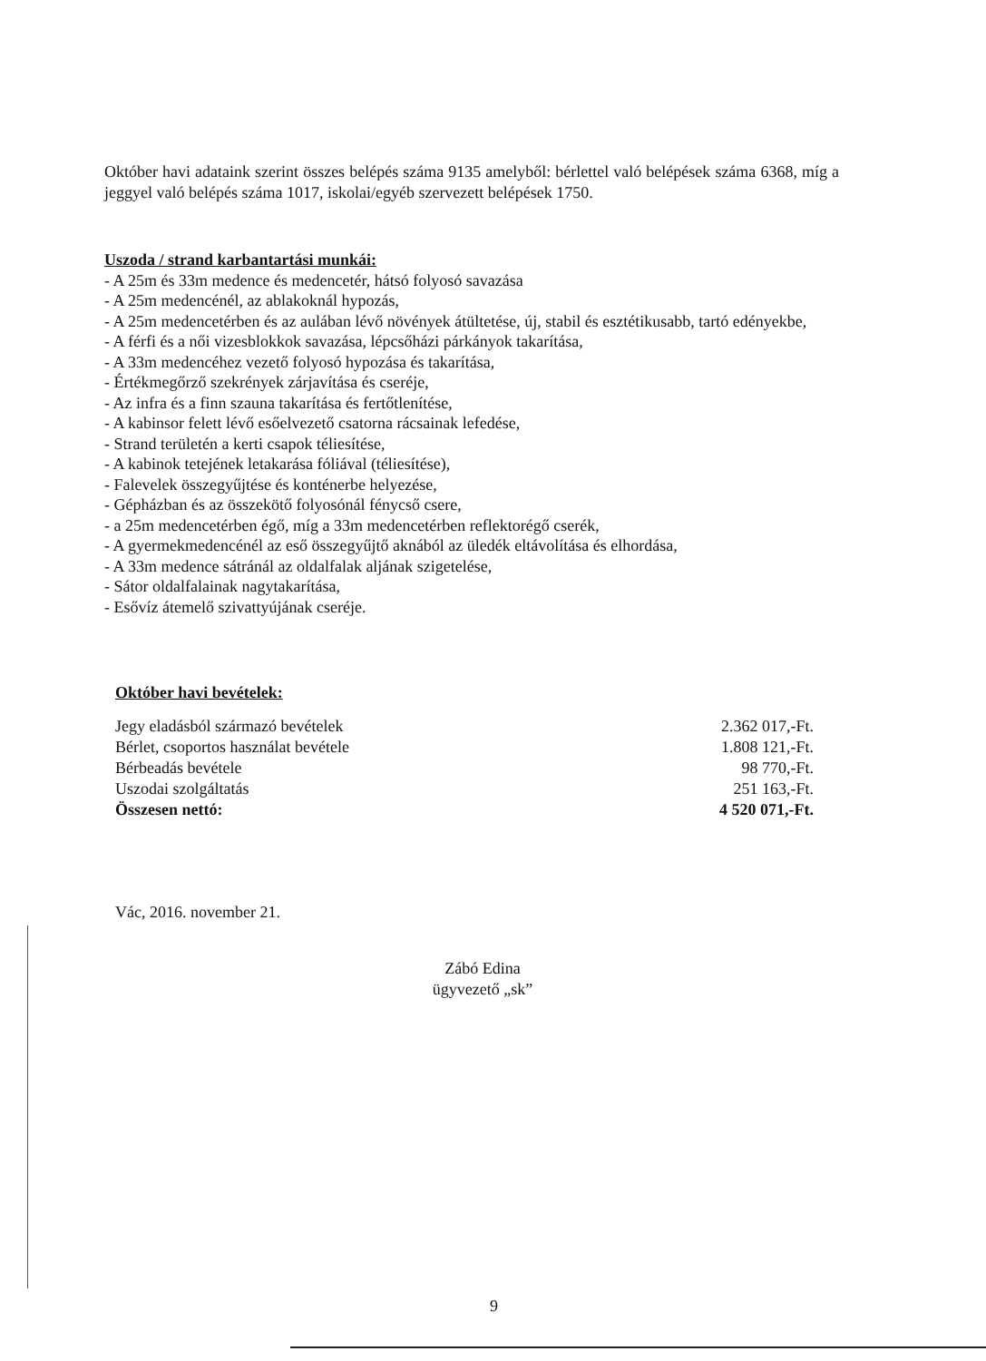Október havi adataink szerint összes belépés száma 9135 amelyből: bérlettel való belépések száma 6368, míg a jeggyel való belépés száma 1017, iskolai/egyéb szervezett belépések 1750.
Uszoda / strand karbantartási munkái:
- A 25m és 33m medence és medencetér, hátsó folyosó savazása
- A 25m medencénél, az ablakoknál hypozás,
- A 25m medencetérben és az aulában lévő növények átültetése, új, stabil és esztétikusabb, tartó edényekbe,
- A férfi és a női vizesblokkok savazása, lépcsőházi párkányok takarítása,
- A 33m medencéhez vezető folyosó hypozása és takarítása,
- Értékmegőrző szekrények zárjavítása és cseréje,
- Az infra és a finn szauna takarítása és fertőtlenítése,
- A kabinsor felett lévő esőelvezető csatorna rácsainak lefedése,
- Strand területén a kerti csapok téliesítése,
- A kabinok tetejének letakarása fóliával (téliesítése),
- Falevelek összegyűjtése és konténerbe helyezése,
- Gépházban és az összekötő folyosónál fénycső csere,
- a 25m medencetérben égő, míg a 33m medencetérben reflektorégő cserék,
- A gyermekmedencénél az eső összegyűjtő aknából az üledék eltávolítása és elhordása,
- A 33m medence sátránál az oldalfalak aljának szigetelése,
- Sátor oldalfalainak nagytakarítása,
- Esővíz átemelő szivattyújának cseréje.
Október havi bevételek:
| Jegy eladásból származó bevételek | 2.362 017,-Ft. |
| Bérlet, csoportos használat bevétele | 1.808 121,-Ft. |
| Bérbeadás bevétele | 98 770,-Ft. |
| Uszodai szolgáltatás | 251 163,-Ft. |
| Összesen nettó: | 4 520 071,-Ft. |
Vác, 2016. november 21.
Zábó Edina
ügyvezető „sk”
9